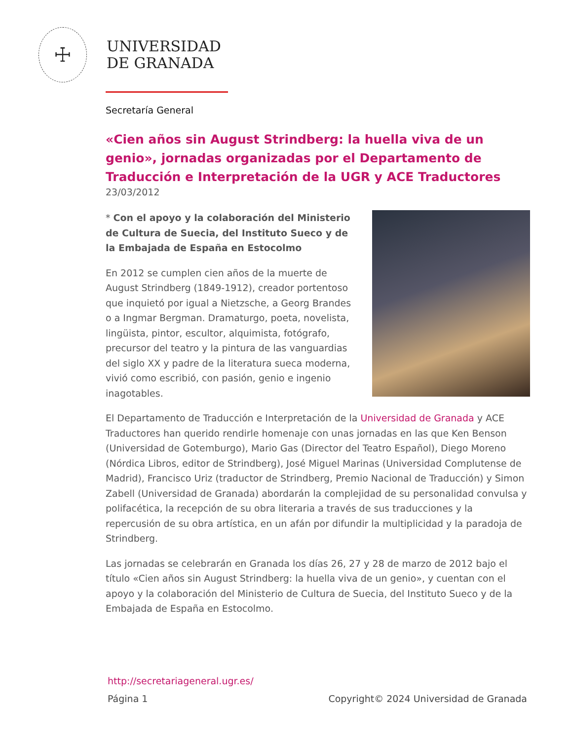☩
UNIVERSIDAD
DE GRANADA
Secretaría General
«Cien años sin August Strindberg: la huella viva de un genio», jornadas organizadas por el Departamento de Traducción e Interpretación de la UGR y ACE Traductores
23/03/2012
* Con el apoyo y la colaboración del Ministerio de Cultura de Suecia, del Instituto Sueco y de la Embajada de España en Estocolmo
En 2012 se cumplen cien años de la muerte de August Strindberg (1849-1912), creador portentoso que inquietó por igual a Nietzsche, a Georg Brandes o a Ingmar Bergman. Dramaturgo, poeta, novelista, lingüista, pintor, escultor, alquimista, fotógrafo, precursor del teatro y la pintura de las vanguardias del siglo XX y padre de la literatura sueca moderna, vivió como escribió, con pasión, genio e ingenio inagotables.
El Departamento de Traducción e Interpretación de la Universidad de Granada y ACE Traductores han querido rendirle homenaje con unas jornadas en las que Ken Benson (Universidad de Gotemburgo), Mario Gas (Director del Teatro Español), Diego Moreno (Nórdica Libros, editor de Strindberg), José Miguel Marinas (Universidad Complutense de Madrid), Francisco Uriz (traductor de Strindberg, Premio Nacional de Traducción) y Simon Zabell (Universidad de Granada) abordarán la complejidad de su personalidad convulsa y polifacética, la recepción de su obra literaria a través de sus traducciones y la repercusión de su obra artística, en un afán por difundir la multiplicidad y la paradoja de Strindberg.
Las jornadas se celebrarán en Granada los días 26, 27 y 28 de marzo de 2012 bajo el título «Cien años sin August Strindberg: la huella viva de un genio», y cuentan con el apoyo y la colaboración del Ministerio de Cultura de Suecia, del Instituto Sueco y de la Embajada de España en Estocolmo.
http://secretariageneral.ugr.es/
Página 1 Copyright© 2024 Universidad de Granada